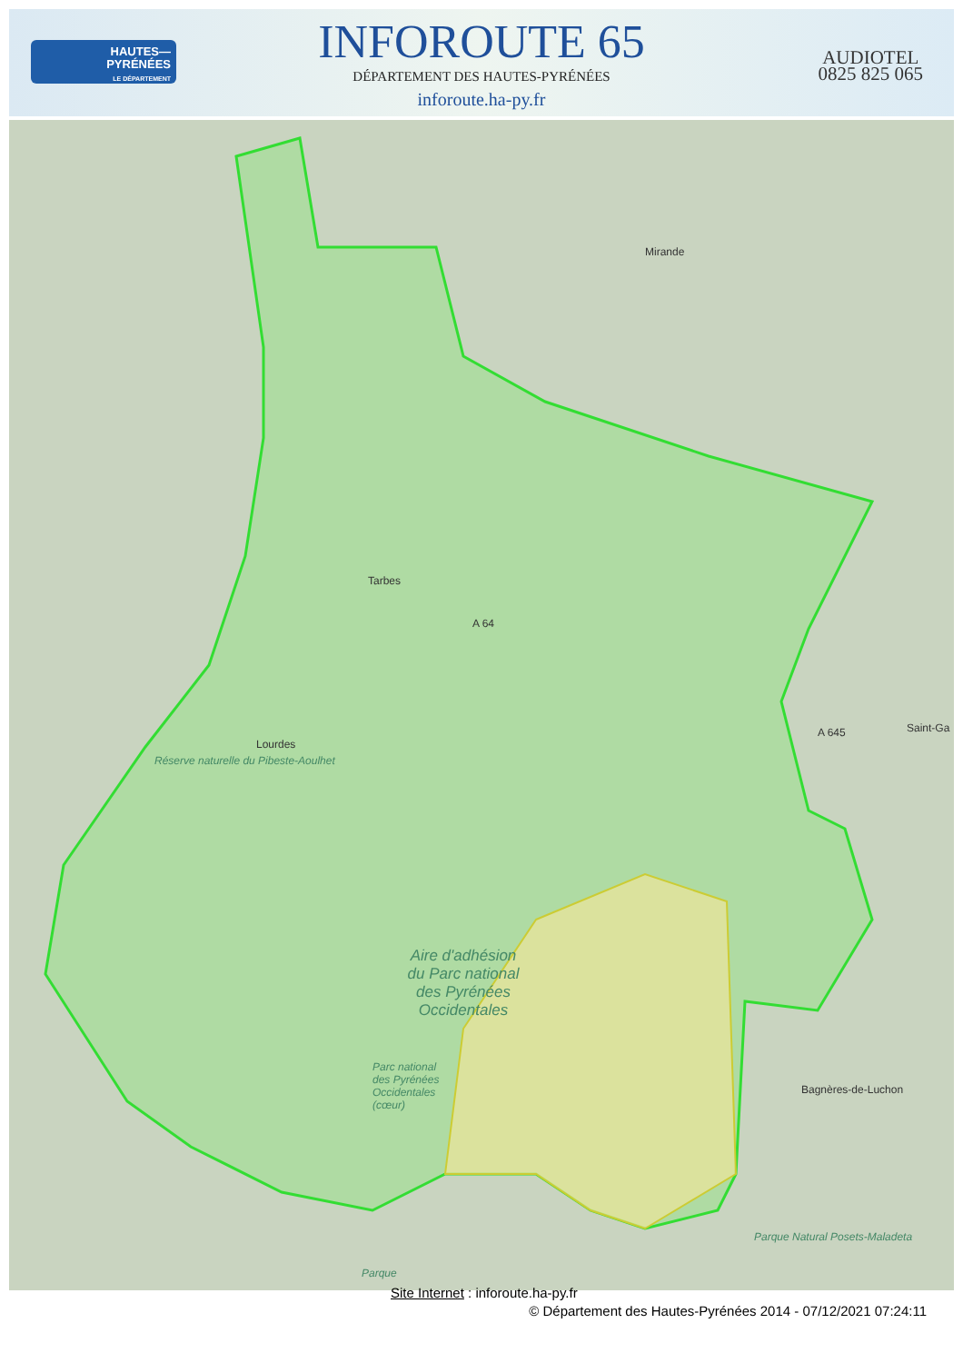HAUTES—
PYRÉNÉES
LE DÉPARTEMENT
INFOROUTE 65
DÉPARTEMENT DES HAUTES-PYRÉNÉES
inforoute.ha-py.fr
AUDIOTEL
0825 825 065
Mirande
Tarbes
A 64
Lourdes
A 645 Saint-Ga
Réserve naturelle du Pibeste-Aoulhet
Aire d'adhésion du Parc national des Pyrénées Occidentales
Parc national des Pyrénées Occidentales (cœur)
Bagnères-de-Luchon
Parque Natural Posets-Maladeta
Parque
Site Internet : inforoute.ha-py.fr
© Département des Hautes-Pyrénées 2014 - 07/12/2021 07:24:11